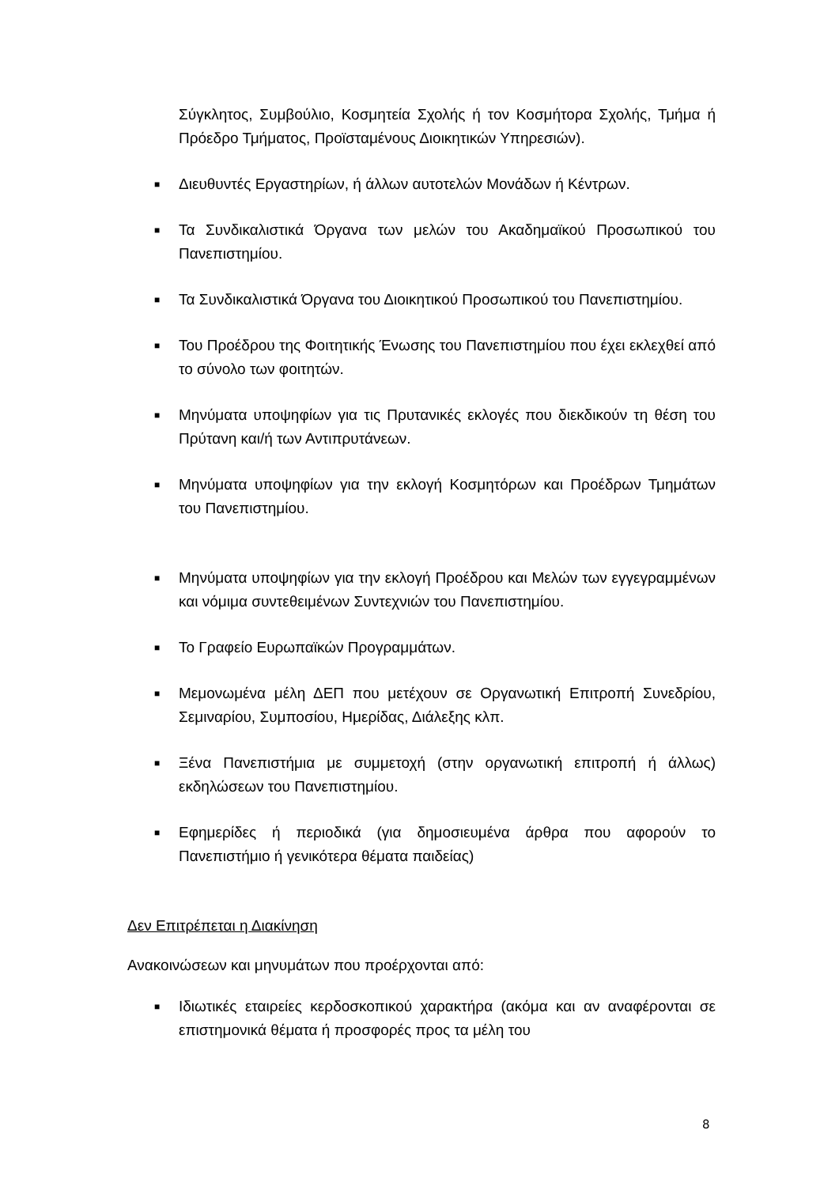Σύγκλητος, Συμβούλιο, Κοσμητεία Σχολής ή τον Κοσμήτορα Σχολής, Τμήμα ή Πρόεδρο Τμήματος, Προϊσταμένους Διοικητικών Υπηρεσιών).
■ Διευθυντές Εργαστηρίων, ή άλλων αυτοτελών Μονάδων ή Κέντρων.
■ Τα Συνδικαλιστικά Όργανα των μελών του Ακαδημαϊκού Προσωπικού του Πανεπιστημίου.
■ Τα Συνδικαλιστικά Όργανα του Διοικητικού Προσωπικού του Πανεπιστημίου.
■ Του Προέδρου της Φοιτητικής Ένωσης του Πανεπιστημίου που έχει εκλεχθεί από το σύνολο των φοιτητών.
■ Μηνύματα υποψηφίων για τις Πρυτανικές εκλογές που διεκδικούν τη θέση του Πρύτανη και/ή των Αντιπρυτάνεων.
■ Μηνύματα υποψηφίων για την εκλογή Κοσμητόρων και Προέδρων Τμημάτων του Πανεπιστημίου.
■ Μηνύματα υποψηφίων για την εκλογή Προέδρου και Μελών των εγγεγραμμένων και νόμιμα συντεθειμένων Συντεχνιών του Πανεπιστημίου.
■ Το Γραφείο Ευρωπαϊκών Προγραμμάτων.
■ Μεμονωμένα μέλη ΔΕΠ που μετέχουν σε Οργανωτική Επιτροπή Συνεδρίου, Σεμιναρίου, Συμποσίου, Ημερίδας, Διάλεξης κλπ.
■ Ξένα Πανεπιστήμια με συμμετοχή (στην οργανωτική επιτροπή ή άλλως) εκδηλώσεων του Πανεπιστημίου.
■ Εφημερίδες ή περιοδικά (για δημοσιευμένα άρθρα που αφορούν το Πανεπιστήμιο ή γενικότερα θέματα παιδείας)
Δεν Επιτρέπεται η Διακίνηση
Ανακοινώσεων και μηνυμάτων που προέρχονται από:
■ Ιδιωτικές εταιρείες κερδοσκοπικού χαρακτήρα (ακόμα και αν αναφέρονται σε επιστημονικά θέματα ή προσφορές προς τα μέλη του
8